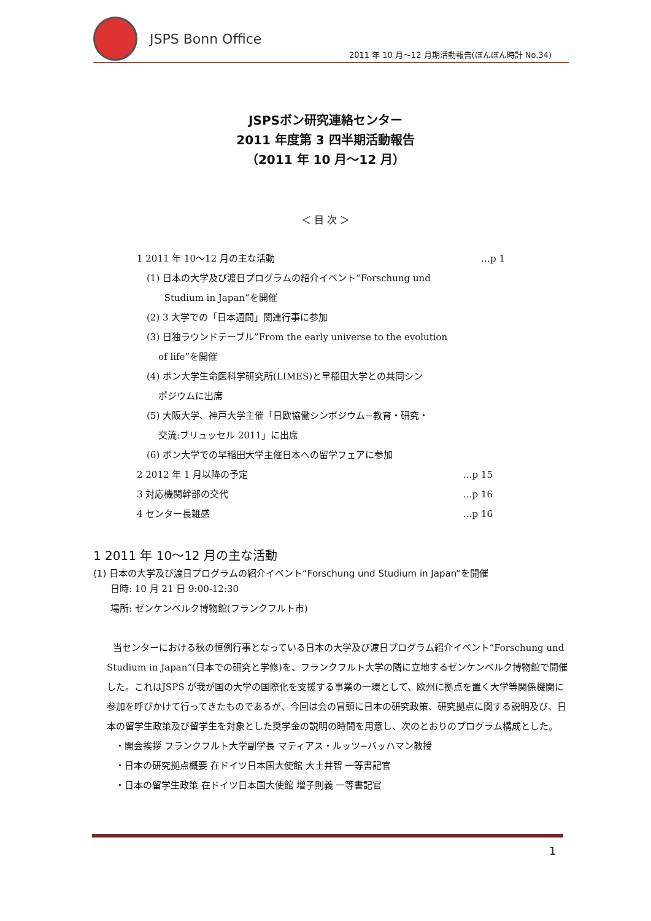JSPS Bonn Office
2011 年 10 月～12 月期活動報告(ぼんぼん時計 No.34)
JSPSボン研究連絡センター
2011 年度第 3 四半期活動報告
（2011 年 10 月～12 月）
＜ 目 次 ＞
1 2011 年 10～12 月の主な活動 …p 1
(1) 日本の大学及び渡日プログラムの紹介イベント“Forschung und
Studium in Japan“を開催
(2) 3 大学での「日本週間」関連行事に参加
(3) 日独ラウンドテーブル”From the early universe to the evolution
of life”を開催
(4) ボン大学生命医科学研究所(LIMES)と早稲田大学との共同シン
ポジウムに出席
(5) 大阪大学、神戸大学主催「日欧協働シンポジウム−教育・研究・
交流:ブリュッセル 2011」に出席
(6) ボン大学での早稲田大学主催日本への留学フェアに参加
2 2012 年 1 月以降の予定 …p 15
3 対応機関幹部の交代 …p 16
4 センター長雑感 …p 16
1 2011 年 10～12 月の主な活動
(1) 日本の大学及び渡日プログラムの紹介イベント“Forschung und Studium in Japan“を開催
日時: 10 月 21 日 9:00-12:30
場所: ゼンケンベルク博物館(フランクフルト市)
当センターにおける秋の恒例行事となっている日本の大学及び渡日プログラム紹介イベント“Forschung und Studium in Japan“(日本での研究と学修)を、フランクフルト大学の隣に立地するゼンケンベルク博物館で開催した。これはJSPS が我が国の大学の国際化を支援する事業の一環として、欧州に拠点を置く大学等関係機関に参加を呼びかけて行ってきたものであるが、今回は会の冒頭に日本の研究政策、研究拠点に関する説明及び、日本の留学生政策及び留学生を対象とした奨学金の説明の時間を用意し、次のとおりのプログラム構成とした。
・開会挨拶 フランクフルト大学副学長 マティアス・ルッツ−バッハマン教授
・日本の研究拠点概要 在ドイツ日本国大使館 大土井智 一等書記官
・日本の留学生政策 在ドイツ日本国大使館 増子則義 一等書記官
1